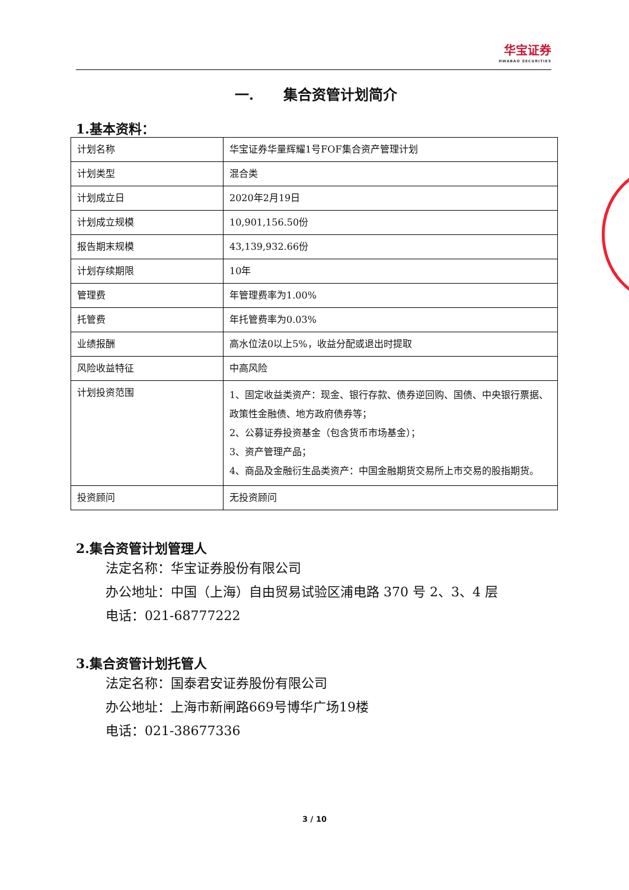华宝证券 HWABAO SECURITIES
一. 集合资管计划简介
1.基本资料：
| 计划名称 | 华宝证券华量辉耀1号FOF集合资产管理计划 |
| 计划类型 | 混合类 |
| 计划成立日 | 2020年2月19日 |
| 计划成立规模 | 10,901,156.50份 |
| 报告期末规模 | 43,139,932.66份 |
| 计划存续期限 | 10年 |
| 管理费 | 年管理费率为1.00% |
| 托管费 | 年托管费率为0.03% |
| 业绩报酬 | 高水位法0以上5%，收益分配或退出时提取 |
| 风险收益特征 | 中高风险 |
| 计划投资范围 | 1、固定收益类资产：现金、银行存款、债券逆回购、国债、中央银行票据、政策性金融债、地方政府债券等； 2、公募证券投资基金（包含货币市场基金）； 3、资产管理产品； 4、商品及金融衍生品类资产：中国金融期货交易所上市交易的股指期货。 |
| 投资顾问 | 无投资顾问 |
2.集合资管计划管理人
法定名称：华宝证券股份有限公司
办公地址：中国（上海）自由贸易试验区浦电路 370 号 2、3、4 层
电话：021-68777222
3.集合资管计划托管人
法定名称：国泰君安证券股份有限公司
办公地址：上海市新闸路669号博华广场19楼
电话：021-38677336
3 / 10